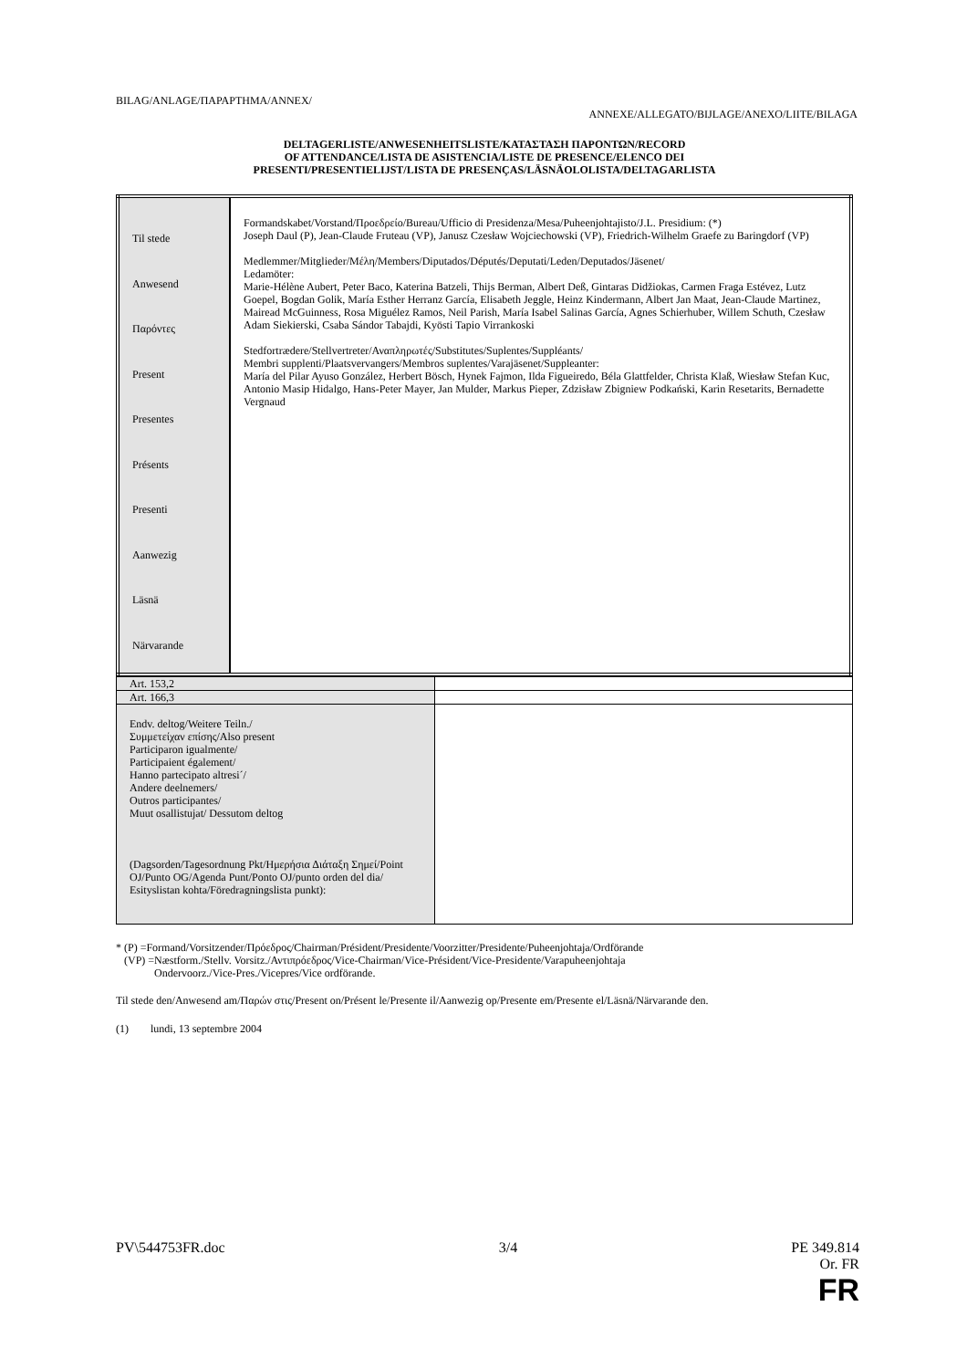BILAG/ANLAGE/ΠΑΡΑΡΤΗΜΑ/ANNEX/
ANNEXE/ALLEGATO/BIJLAGE/ANEXO/LIITE/BILAGA
DELTAGERLISTE/ANWESENHEITSLISTE/ΚΑΤΑΣΤΑΣΗ ΠΑΡΟΝΤΩΝ/RECORD
OF ATTENDANCE/LISTA DE ASISTENCIA/LISTE DE PRESENCE/ELENCO DEI
PRESENTI/PRESENTIELIJST/LISTA DE PRESENÇAS/LÄSNÄOLOLISTA/DELTAGARLISTA
| Til stede Anwesend Παρόντες Present Presentes Présents Presenti Aanwezig Läsnä Närvarande | Formandskabet/Vorstand/Προεδρείο/Bureau/Ufficio di Presidenza/Mesa/Puheenjohtajisto/J.L. Presidium: (*) Joseph Daul (P), Jean-Claude Fruteau (VP), Janusz Czesław Wojciechowski (VP), Friedrich-Wilhelm Graefe zu Baringdorf (VP) Medlemmer/Mitglieder/Μέλη/Members/Diputados/Députés/Deputati/Leden/Deputados/Jäsenet/ Ledamöter: Marie-Hélène Aubert, Peter Baco, Katerina Batzeli, Thijs Berman, Albert Deß, Gintaras Didžiokas, Carmen Fraga Estévez, Lutz Goepel, Bogdan Golik, María Esther Herranz García, Elisabeth Jeggle, Heinz Kindermann, Albert Jan Maat, Jean-Claude Martinez, Mairead McGuinness, Rosa Miguélez Ramos, Neil Parish, María Isabel Salinas García, Agnes Schierhuber, Willem Schuth, Czesław Adam Siekierski, Csaba Sándor Tabajdi, Kyösti Tapio Virrankoski Stedfortrædere/Stellvertreter/Αναπληρωτές/Substitutes/Suplentes/Suppléants/ Membri supplenti/Plaatsvervangers/Membros suplentes/Varajäsenet/Suppleanter: María del Pilar Ayuso González, Herbert Bösch, Hynek Fajmon, Ilda Figueiredo, Béla Glattfelder, Christa Klaß, Wiesław Stefan Kuc, Antonio Masip Hidalgo, Hans-Peter Mayer, Jan Mulder, Markus Pieper, Zdzisław Zbigniew Podkański, Karin Resetarits, Bernadette Vergnaud |
| Art. 153,2 | |
| Art. 166,3 | |
| Endv. deltog/Weitere Teiln./ Συμμετείχαν επίσης/Also present Participaron igualmente/ Participaient également/ Hanno partecipato altresi´/ Andere deelnemers/ Outros participantes/ Muut osallistujat/ Dessutom deltog | |
| (Dagsorden/Tagesordnung Pkt/Ημερήσια Διάταξη Σημεί/Point OJ/Punto OG/Agenda Punt/Ponto OJ/punto orden del dia/ Esityslistan kohta/Föredragningslista punkt): | |
* (P) =Formand/Vorsitzender/Πρόεδρος/Chairman/Président/Presidente/Voorzitter/Presidente/Puheenjohtaja/Ordförande
(VP) =Næstform./Stellv. Vorsitz./Αντιπρόεδρος/Vice-Chairman/Vice-Président/Vice-Presidente/Varapuheenjohtaja
Ondervoorz./Vice-Pres./Vicepres/Vice ordförande.
Til stede den/Anwesend am/Παρών στις/Present on/Présent le/Presente il/Aanwezig op/Presente em/Presente el/Läsnä/Närvarande den.
(1) lundi, 13 septembre 2004
PV\544753FR.doc 3/4 PE 349.814
Or. FR
FR